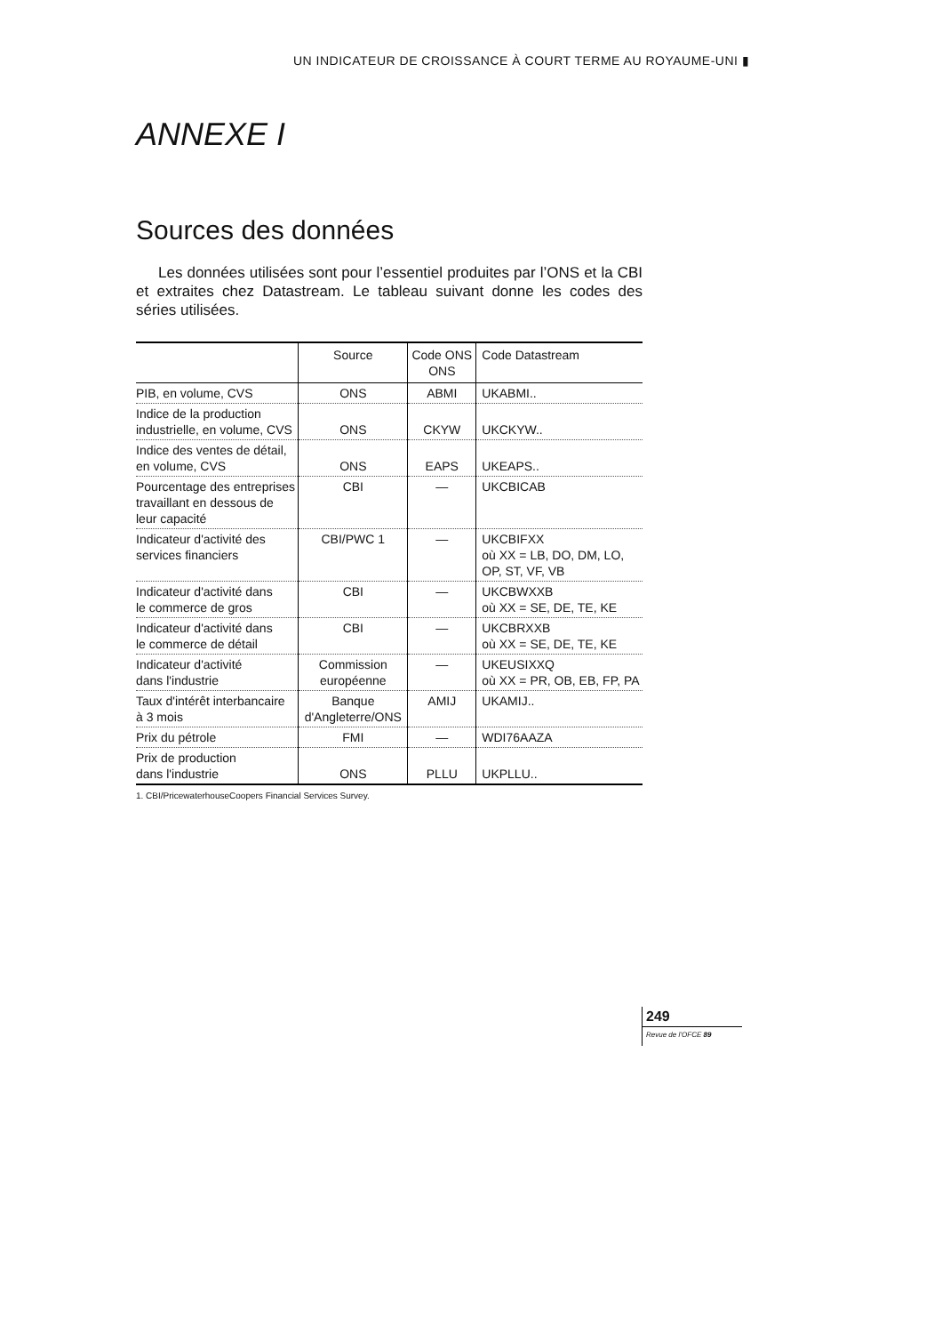UN INDICATEUR DE CROISSANCE À COURT TERME AU ROYAUME-UNI ▮
ANNEXE I
Sources des données
Les données utilisées sont pour l’essentiel produites par l’ONS et la CBI et extraites chez Datastream. Le tableau suivant donne les codes des séries utilisées.
| | Source | Code ONS ONS | Code Datastream |
| --- | --- | --- | --- |
| PIB, en volume, CVS | ONS | ABMI | UKABMI.. |
| Indice de la production industrielle, en volume, CVS | ONS | CKYW | UKCKYW.. |
| Indice des ventes de détail, en volume, CVS | ONS | EAPS | UKEAPS.. |
| Pourcentage des entreprises travaillant en dessous de leur capacité | CBI | — | UKCBICAB |
| Indicateur d'activité des services financiers | CBI/PWC 1 | — | UKCBIFXX où XX = LB, DO, DM, LO, OP, ST, VF, VB |
| Indicateur d'activité dans le commerce de gros | CBI | — | UKCBWXXB où XX = SE, DE, TE, KE |
| Indicateur d'activité dans le commerce de détail | CBI | — | UKCBRXXB où XX = SE, DE, TE, KE |
| Indicateur d'activité dans l'industrie | Commission européenne | — | UKEUSIXXQ où XX = PR, OB, EB, FP, PA |
| Taux d'intérêt interbancaire à 3 mois | Banque d'Angleterre/ONS | AMIJ | UKAMIJ.. |
| Prix du pétrole | FMI | — | WDI76AAZA |
| Prix de production dans l'industrie | ONS | PLLU | UKPLLU.. |
1. CBI/PricewaterhouseCoopers Financial Services Survey.
249
Revue de l’OFCE 89